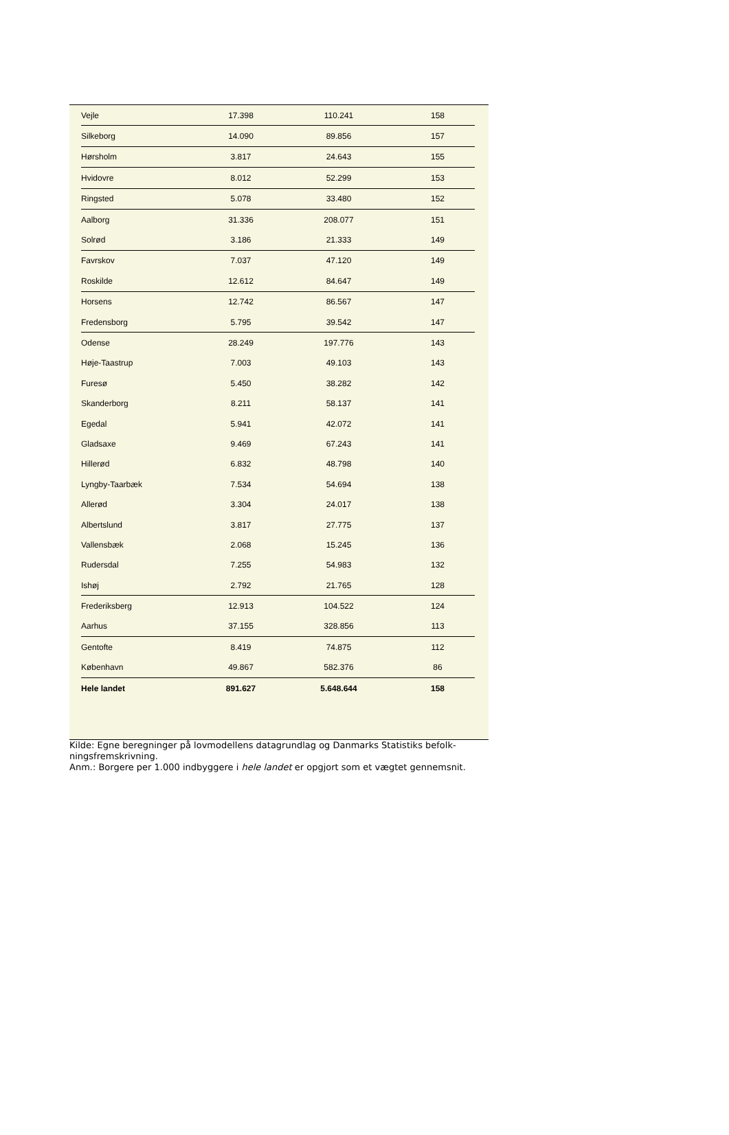| Vejle | 17.398 | 110.241 | 158 |
| Silkeborg | 14.090 | 89.856 | 157 |
| Hørsholm | 3.817 | 24.643 | 155 |
| Hvidovre | 8.012 | 52.299 | 153 |
| Ringsted | 5.078 | 33.480 | 152 |
| Aalborg | 31.336 | 208.077 | 151 |
| Solrød | 3.186 | 21.333 | 149 |
| Favrskov | 7.037 | 47.120 | 149 |
| Roskilde | 12.612 | 84.647 | 149 |
| Horsens | 12.742 | 86.567 | 147 |
| Fredensborg | 5.795 | 39.542 | 147 |
| Odense | 28.249 | 197.776 | 143 |
| Høje-Taastrup | 7.003 | 49.103 | 143 |
| Furesø | 5.450 | 38.282 | 142 |
| Skanderborg | 8.211 | 58.137 | 141 |
| Egedal | 5.941 | 42.072 | 141 |
| Gladsaxe | 9.469 | 67.243 | 141 |
| Hillerød | 6.832 | 48.798 | 140 |
| Lyngby-Taarbæk | 7.534 | 54.694 | 138 |
| Allerød | 3.304 | 24.017 | 138 |
| Albertslund | 3.817 | 27.775 | 137 |
| Vallensbæk | 2.068 | 15.245 | 136 |
| Rudersdal | 7.255 | 54.983 | 132 |
| Ishøj | 2.792 | 21.765 | 128 |
| Frederiksberg | 12.913 | 104.522 | 124 |
| Aarhus | 37.155 | 328.856 | 113 |
| Gentofte | 8.419 | 74.875 | 112 |
| København | 49.867 | 582.376 | 86 |
| Hele landet | 891.627 | 5.648.644 | 158 |
Kilde: Egne beregninger på lovmodellens datagrundlag og Danmarks Statistiks befolk-ningsfremskrivning.
Anm.: Borgere per 1.000 indbyggere i hele landet er opgjort som et vægtet gennemsnit.